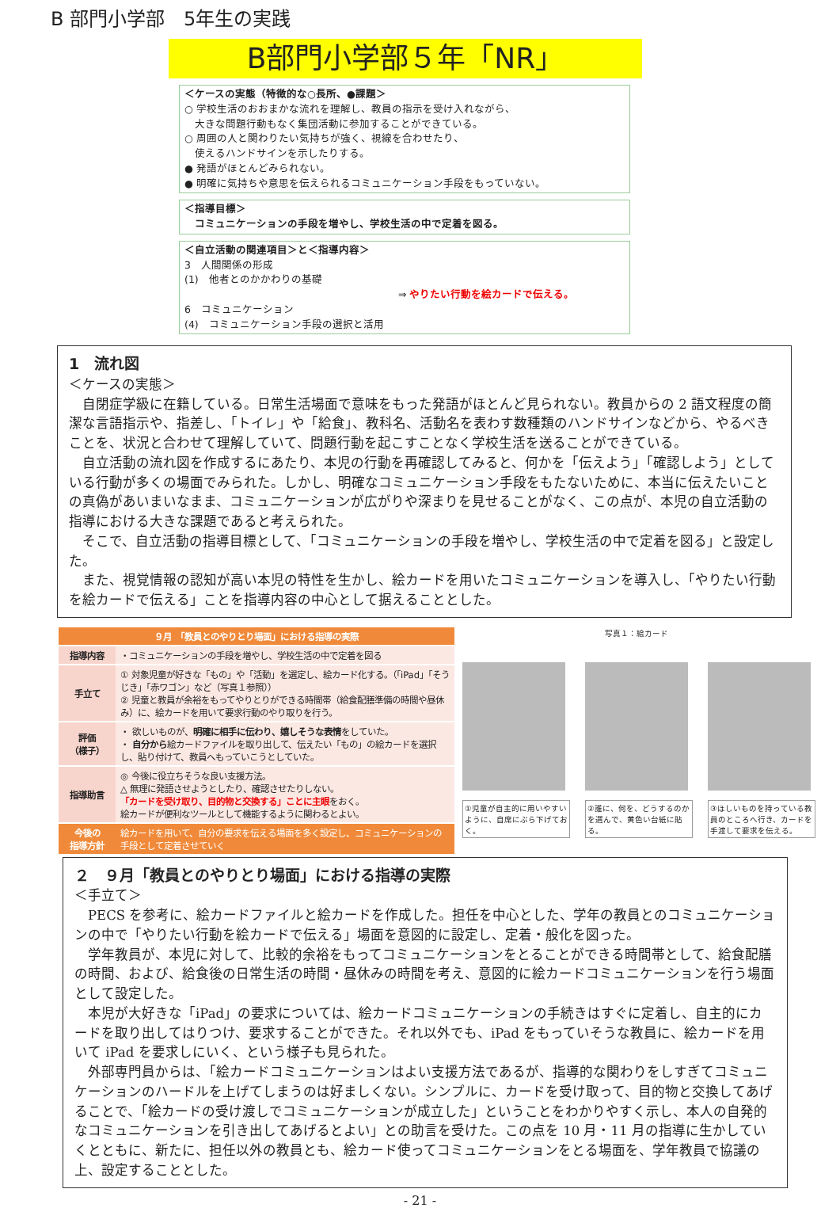B 部門小学部　5年生の実践
B部門小学部５年「NR」
＜ケースの実態（特徴的な○長所、●課題＞
○ 学校生活のおおまかな流れを理解し、教員の指示を受け入れながら、
　大きな問題行動もなく集団活動に参加することができている。
○ 周囲の人と関わりたい気持ちが強く、視線を合わせたり、
　使えるハンドサインを示したりする。
● 発語がほとんどみられない。
● 明確に気持ちや意思を伝えられるコミュニケーション手段をもっていない。
＜指導目標＞
　コミュニケーションの手段を増やし、学校生活の中で定着を図る。
＜自立活動の関連項目＞と＜指導内容＞
3　人間関係の形成
(1)　他者とのかかわりの基礎
⇒ やりたい行動を絵カードで伝える。
6　コミュニケーション
(4)　コミュニケーション手段の選択と活用
1　流れ図
＜ケースの実態＞
　自閉症学級に在籍している。日常生活場面で意味をもった発語がほとんど見られない。教員からの 2 語文程度の簡潔な言語指示や、指差し、「トイレ」や「給食」、教科名、活動名を表わす数種類のハンドサインなどから、やるべきことを、状況と合わせて理解していて、問題行動を起こすことなく学校生活を送ることができている。
　自立活動の流れ図を作成するにあたり、本児の行動を再確認してみると、何かを「伝えよう」「確認しよう」としている行動が多くの場面でみられた。しかし、明確なコミュニケーション手段をもたないために、本当に伝えたいことの真偽があいまいなまま、コミュニケーションが広がりや深まりを見せることがなく、この点が、本児の自立活動の指導における大きな課題であると考えられた。
　そこで、自立活動の指導目標として、「コミュニケーションの手段を増やし、学校生活の中で定着を図る」と設定した。
　また、視覚情報の認知が高い本児の特性を生かし、絵カードを用いたコミュニケーションを導入し、「やりたい行動を絵カードで伝える」ことを指導内容の中心として据えることとした。
| ９月 「教員とのやりとり場面」における指導の実際 | |
| --- | --- |
| 指導内容 | ・コミュニケーションの手段を増やし、学校生活の中で定着を図る |
| 手立て | ① 対象児童が好きな「もの」や「活動」を選定し、絵カード化する。（「iPad」「そうじき」「赤ワゴン」など（写真１参照）） ② 児童と教員が余裕をもってやりとりができる時間帯（給食配膳準備の時間や昼休み）に、絵カードを用いて要求行動のやり取りを行う。 |
| 評価 （様子） | ・ 欲しいものが、 明確に相手に伝わり、嬉しそうな表情 をしていた。 ・ 自分から 絵カードファイルを取り出して、伝えたい「もの」の絵カードを選択し、貼り付けて、教員へもっていこうとしていた。 |
| 指導助言 | ◎ 今後に役立ちそうな良い支援方法。 △ 無理に発語させようとしたり、確認させたりしない。 「カードを受け取り、目的物と交換する」ことに主眼 をおく。 絵カードが便利なツールとして機能するように関わるとよい。 |
| 今後の 指導方針 | 絵カードを用いて、自分の要求を伝える場面を多く設定し、コミュニケーションの手段として定着させていく |
写真１：絵カード
①児童が自主的に用いやすいように、自席にぶら下げておく。
②誰に、何を、どうするのかを選んで、黄色い台紙に貼る。
③ほしいものを持っている教員のところへ行き、カードを手渡して要求を伝える。
２　９月「教員とのやりとり場面」における指導の実際
＜手立て＞
　PECS を参考に、絵カードファイルと絵カードを作成した。担任を中心とした、学年の教員とのコミュニケーションの中で「やりたい行動を絵カードで伝える」場面を意図的に設定し、定着・般化を図った。
　学年教員が、本児に対して、比較的余裕をもってコミュニケーションをとることができる時間帯として、給食配膳の時間、および、給食後の日常生活の時間・昼休みの時間を考え、意図的に絵カードコミュニケーションを行う場面として設定した。
　本児が大好きな「iPad」の要求については、絵カードコミュニケーションの手続きはすぐに定着し、自主的にカードを取り出してはりつけ、要求することができた。それ以外でも、iPad をもっていそうな教員に、絵カードを用いて iPad を要求しにいく、という様子も見られた。
　外部専門員からは、「絵カードコミュニケーションはよい支援方法であるが、指導的な関わりをしすぎてコミュニケーションのハードルを上げてしまうのは好ましくない。シンプルに、カードを受け取って、目的物と交換してあげることで、「絵カードの受け渡しでコミュニケーションが成立した」ということをわかりやすく示し、本人の自発的なコミュニケーションを引き出してあげるとよい」との助言を受けた。この点を 10 月・11 月の指導に生かしていくとともに、新たに、担任以外の教員とも、絵カード使ってコミュニケーションをとる場面を、学年教員で協議の上、設定することとした。
- 21 -